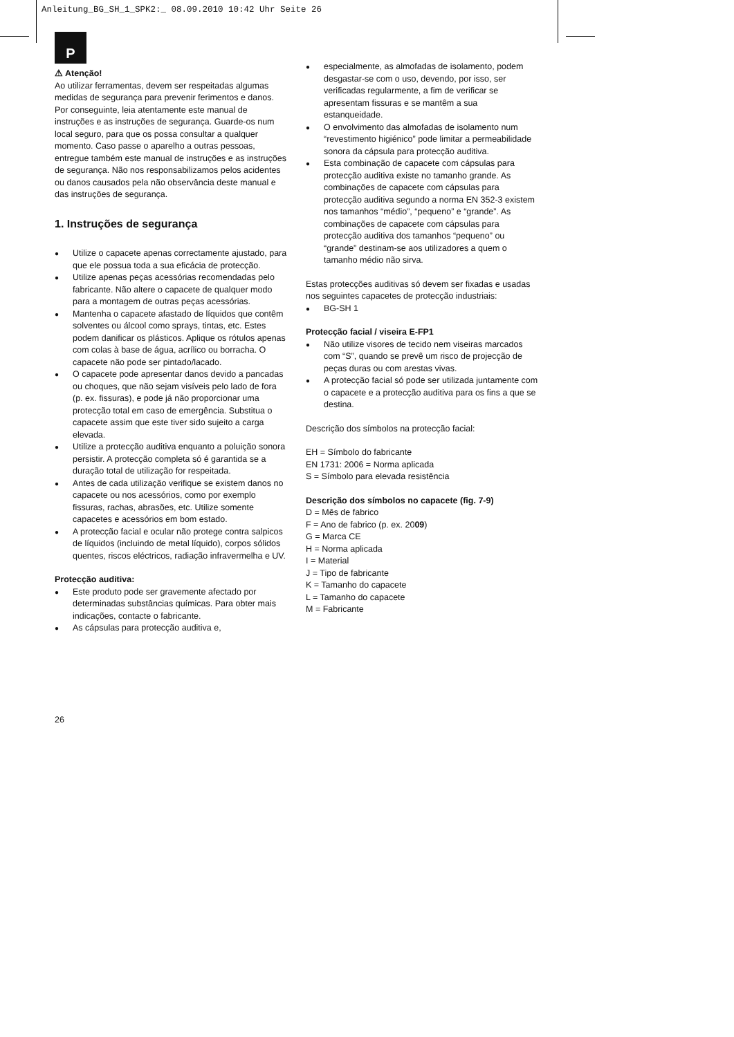Anleitung_BG_SH_1_SPK2:_ 08.09.2010 10:42 Uhr Seite 26
P
⚠ Atenção!
Ao utilizar ferramentas, devem ser respeitadas algumas medidas de segurança para prevenir ferimentos e danos. Por conseguinte, leia atentamente este manual de instruções e as instruções de segurança. Guarde-os num local seguro, para que os possa consultar a qualquer momento. Caso passe o aparelho a outras pessoas, entregue também este manual de instruções e as instruções de segurança. Não nos responsabilizamos pelos acidentes ou danos causados pela não observância deste manual e das instruções de segurança.
1. Instruções de segurança
Utilize o capacete apenas correctamente ajustado, para que ele possua toda a sua eficácia de protecção.
Utilize apenas peças acessórias recomendadas pelo fabricante. Não altere o capacete de qualquer modo para a montagem de outras peças acessórias.
Mantenha o capacete afastado de líquidos que contêm solventes ou álcool como sprays, tintas, etc. Estes podem danificar os plásticos. Aplique os rótulos apenas com colas à base de água, acrílico ou borracha. O capacete não pode ser pintado/lacado.
O capacete pode apresentar danos devido a pancadas ou choques, que não sejam visíveis pelo lado de fora (p. ex. fissuras), e pode já não proporcionar uma protecção total em caso de emergência. Substitua o capacete assim que este tiver sido sujeito a carga elevada.
Utilize a protecção auditiva enquanto a poluição sonora persistir. A protecção completa só é garantida se a duração total de utilização for respeitada.
Antes de cada utilização verifique se existem danos no capacete ou nos acessórios, como por exemplo fissuras, rachas, abrasões, etc. Utilize somente capacetes e acessórios em bom estado.
A protecção facial e ocular não protege contra salpicos de líquidos (incluindo de metal líquido), corpos sólidos quentes, riscos eléctricos, radiação infravermelha e UV.
Protecção auditiva:
Este produto pode ser gravemente afectado por determinadas substâncias químicas. Para obter mais indicações, contacte o fabricante.
As cápsulas para protecção auditiva e,
especialmente, as almofadas de isolamento, podem desgastar-se com o uso, devendo, por isso, ser verificadas regularmente, a fim de verificar se apresentam fissuras e se mantêm a sua estanqueidade.
O envolvimento das almofadas de isolamento num “revestimento higiénico” pode limitar a permeabilidade sonora da cápsula para protecção auditiva.
Esta combinação de capacete com cápsulas para protecção auditiva existe no tamanho grande. As combinações de capacete com cápsulas para protecção auditiva segundo a norma EN 352-3 existem nos tamanhos “médio”, “pequeno” e “grande”. As combinações de capacete com cápsulas para protecção auditiva dos tamanhos “pequeno” ou “grande” destinam-se aos utilizadores a quem o tamanho médio não sirva.
Estas protecções auditivas só devem ser fixadas e usadas nos seguintes capacetes de protecção industriais:
BG-SH 1
Protecção facial / viseira E-FP1
Não utilize visores de tecido nem viseiras marcados com “S”, quando se prevê um risco de projecção de peças duras ou com arestas vivas.
A protecção facial só pode ser utilizada juntamente com o capacete e a protecção auditiva para os fins a que se destina.
Descrição dos símbolos na protecção facial:
EH = Símbolo do fabricante
EN 1731: 2006 = Norma aplicada
S = Símbolo para elevada resistência
Descrição dos símbolos no capacete (fig. 7-9)
D = Mês de fabrico
F = Ano de fabrico (p. ex. 2009)
G = Marca CE
H = Norma aplicada
I = Material
J = Tipo de fabricante
K = Tamanho do capacete
L = Tamanho do capacete
M = Fabricante
26